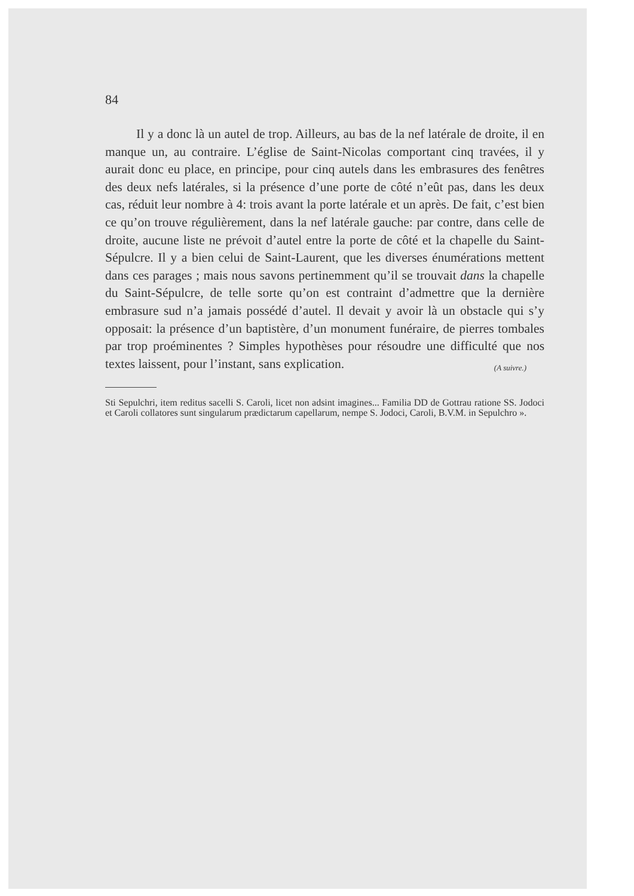84
Il y a donc là un autel de trop. Ailleurs, au bas de la nef latérale de droite, il en manque un, au contraire. L’église de Saint-Nicolas comportant cinq travées, il y aurait donc eu place, en principe, pour cinq autels dans les embrasures des fenêtres des deux nefs latérales, si la présence d’une porte de côté n’eût pas, dans les deux cas, réduit leur nombre à 4: trois avant la porte latérale et un après. De fait, c’est bien ce qu’on trouve régulièrement, dans la nef latérale gauche: par contre, dans celle de droite, aucune liste ne prévoit d’autel entre la porte de côté et la chapelle du Saint-Sépulcre. Il y a bien celui de Saint-Laurent, que les diverses énumérations mettent dans ces parages ; mais nous savons pertinemment qu’il se trouvait dans la chapelle du Saint-Sépulcre, de telle sorte qu’on est contraint d’admettre que la dernière embrasure sud n’a jamais possédé d’autel. Il devait y avoir là un obstacle qui s’y opposait: la présence d’un baptistère, d’un monument funéraire, de pierres tombales par trop proéminentes ? Simples hypothèses pour résoudre une difficulté que nos textes laissent, pour l’instant, sans explication. (A suivre.)
Sti Sepulchri, item reditus sacelli S. Caroli, licet non adsint imagines... Familia DD de Gottrau ratione SS. Jodoci et Caroli collatores sunt singularum prædictarum capellarum, nempe S. Jodoci, Caroli, B.V.M. in Sepulchro ».